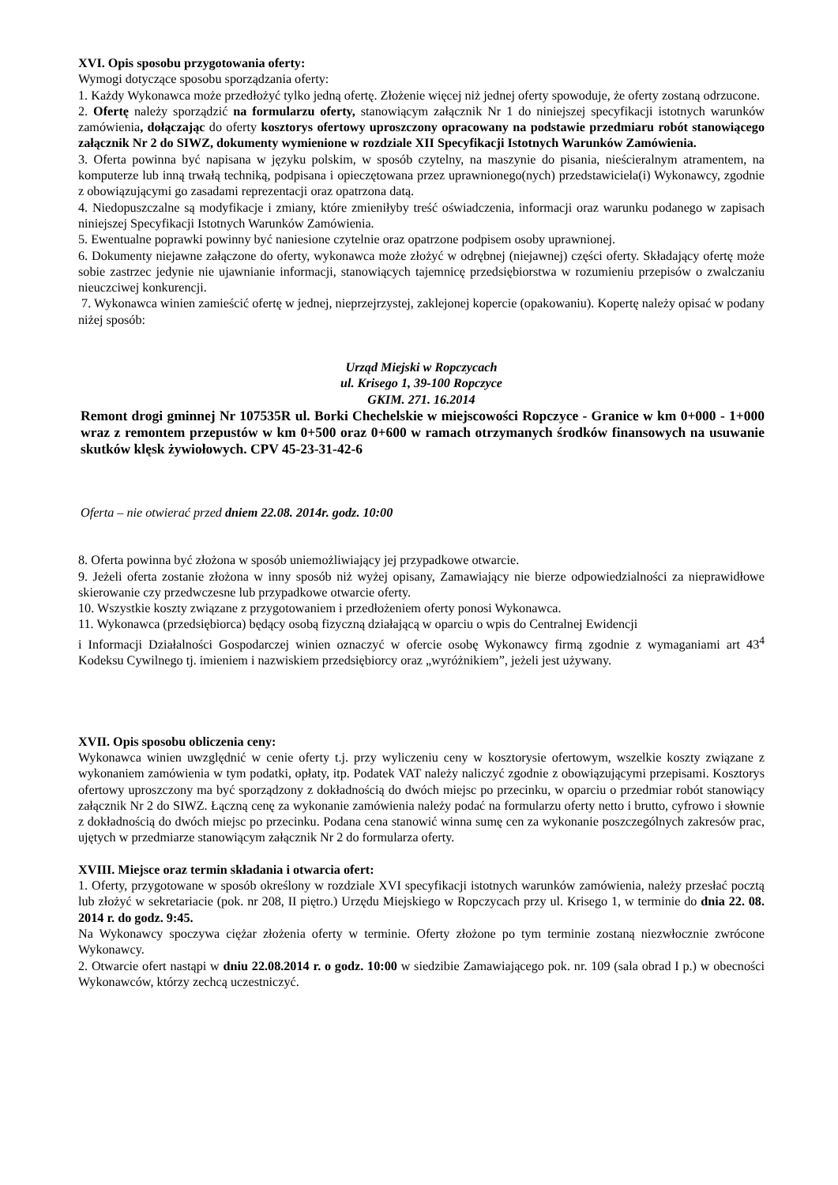XVI. Opis sposobu przygotowania oferty:
Wymogi dotyczące sposobu sporządzania oferty:
1. Każdy Wykonawca może przedłożyć tylko jedną ofertę. Złożenie więcej niż jednej oferty spowoduje, że oferty zostaną odrzucone.
2. Ofertę należy sporządzić na formularzu oferty, stanowiącym załącznik Nr 1 do niniejszej specyfikacji istotnych warunków zamówienia, dołączając do oferty kosztorys ofertowy uproszczony opracowany na podstawie przedmiaru robót stanowiącego załącznik Nr 2 do SIWZ, dokumenty wymienione w rozdziale XII Specyfikacji Istotnych Warunków Zamówienia.
3. Oferta powinna być napisana w języku polskim, w sposób czytelny, na maszynie do pisania, nieścieralnym atramentem, na komputerze lub inną trwałą techniką, podpisana i opieczętowana przez uprawnionego(nych) przedstawiciela(i) Wykonawcy, zgodnie z obowiązującymi go zasadami reprezentacji oraz opatrzona datą.
4. Niedopuszczalne są modyfikacje i zmiany, które zmieniłyby treść oświadczenia, informacji oraz warunku podanego w zapisach niniejszej Specyfikacji Istotnych Warunków Zamówienia.
5. Ewentualne poprawki powinny być naniesione czytelnie oraz opatrzone podpisem osoby uprawnionej.
6. Dokumenty niejawne załączone do oferty, wykonawca może złożyć w odrębnej (niejawnej) części oferty. Składający ofertę może sobie zastrzec jedynie nie ujawnianie informacji, stanowiących tajemnicę przedsiębiorstwa w rozumieniu przepisów o zwalczaniu nieuczciwej konkurencji.
7. Wykonawca winien zamieścić ofertę w jednej, nieprzejrzystej, zaklejonej kopercie (opakowaniu). Kopertę należy opisać w podany niżej sposób:
Urząd Miejski w Ropczycach
ul. Krisego 1, 39-100 Ropczyce
GKIM. 271. 16.2014
Remont drogi gminnej Nr 107535R ul. Borki Chechelskie w miejscowości Ropczyce - Granice w km 0+000 - 1+000 wraz z remontem przepustów w km 0+500 oraz 0+600 w ramach otrzymanych środków finansowych na usuwanie skutków klęsk żywiołowych. CPV 45-23-31-42-6
Oferta – nie otwierać przed dniem 22.08. 2014r. godz. 10:00
8. Oferta powinna być złożona w sposób uniemożliwiający jej przypadkowe otwarcie.
9. Jeżeli oferta zostanie złożona w inny sposób niż wyżej opisany, Zamawiający nie bierze odpowiedzialności za nieprawidłowe skierowanie czy przedwczesne lub przypadkowe otwarcie oferty.
10. Wszystkie koszty związane z przygotowaniem i przedłożeniem oferty ponosi Wykonawca.
11. Wykonawca (przedsiębiorca) będący osobą fizyczną działającą w oparciu o wpis do Centralnej Ewidencji
i Informacji Działalności Gospodarczej winien oznaczyć w ofercie osobę Wykonawcy firmą zgodnie z wymaganiami art 43<sup>4</sup> Kodeksu Cywilnego tj. imieniem i nazwiskiem przedsiębiorcy oraz „wyróżnikiem”, jeżeli jest używany.
XVII. Opis sposobu obliczenia ceny:
Wykonawca winien uwzględnić w cenie oferty t.j. przy wyliczeniu ceny w kosztorysie ofertowym, wszelkie koszty związane z wykonaniem zamówienia w tym podatki, opłaty, itp. Podatek VAT należy naliczyć zgodnie z obowiązującymi przepisami. Kosztorys ofertowy uproszczony ma być sporządzony z dokładnością do dwóch miejsc po przecinku, w oparciu o przedmiar robót stanowiący załącznik Nr 2 do SIWZ. Łączną cenę za wykonanie zamówienia należy podać na formularzu oferty netto i brutto, cyfrowo i słownie z dokładnością do dwóch miejsc po przecinku. Podana cena stanowić winna sumę cen za wykonanie poszczególnych zakresów prac, ujętych w przedmiarze stanowiącym załącznik Nr 2 do formularza oferty.
XVIII. Miejsce oraz termin składania i otwarcia ofert:
1. Oferty, przygotowane w sposób określony w rozdziale XVI specyfikacji istotnych warunków zamówienia, należy przesłać pocztą lub złożyć w sekretariacie (pok. nr 208, II piętro.) Urzędu Miejskiego w Ropczycach przy ul. Krisego 1, w terminie do dnia 22. 08. 2014 r. do godz. 9:45.
Na Wykonawcy spoczywa ciężar złożenia oferty w terminie. Oferty złożone po tym terminie zostaną niezwłocznie zwrócone Wykonawcy.
2. Otwarcie ofert nastąpi w dniu 22.08.2014 r. o godz. 10:00 w siedzibie Zamawiającego pok. nr. 109 (sala obrad I p.) w obecności Wykonawców, którzy zechcą uczestniczyć.